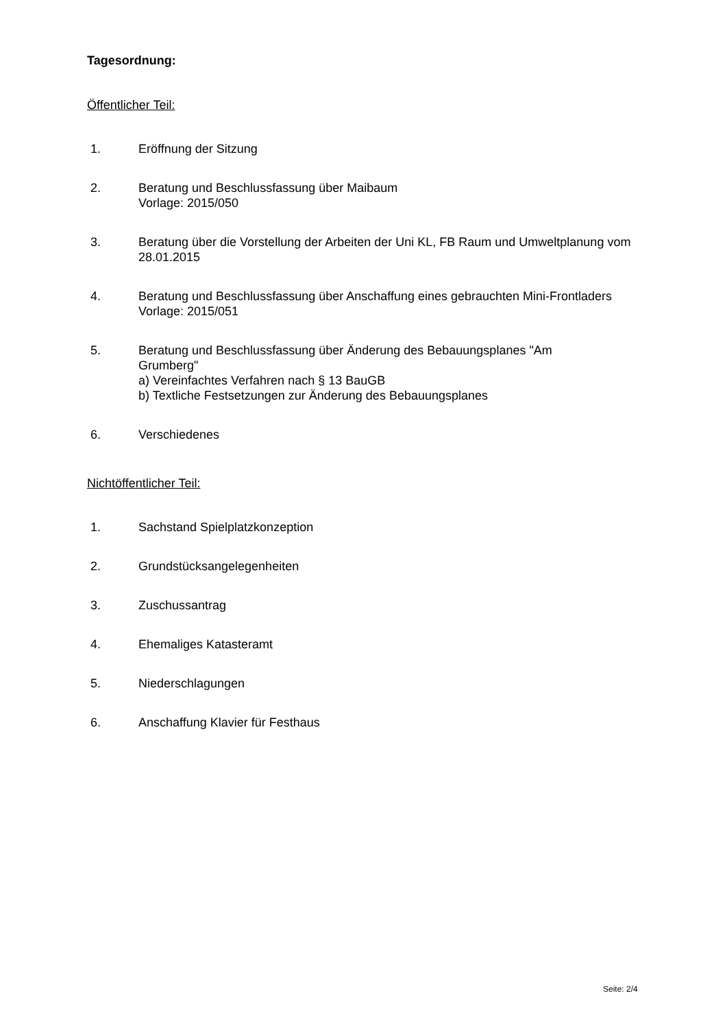Tagesordnung:
Öffentlicher Teil:
1. Eröffnung der Sitzung
2. Beratung und Beschlussfassung über Maibaum
Vorlage: 2015/050
3. Beratung über die Vorstellung der Arbeiten der Uni KL, FB Raum und Umweltplanung vom 28.01.2015
4. Beratung und Beschlussfassung über Anschaffung eines gebrauchten Mini-Frontladers
Vorlage: 2015/051
5. Beratung und Beschlussfassung über Änderung des Bebauungsplanes "Am Grumberg"
a) Vereinfachtes Verfahren nach § 13 BauGB
b) Textliche Festsetzungen zur Änderung des Bebauungsplanes
6. Verschiedenes
Nichtöffentlicher Teil:
1. Sachstand Spielplatzkonzeption
2. Grundstücksangelegenheiten
3. Zuschussantrag
4. Ehemaliges Katasteramt
5. Niederschlagungen
6. Anschaffung Klavier für Festhaus
Seite: 2/4